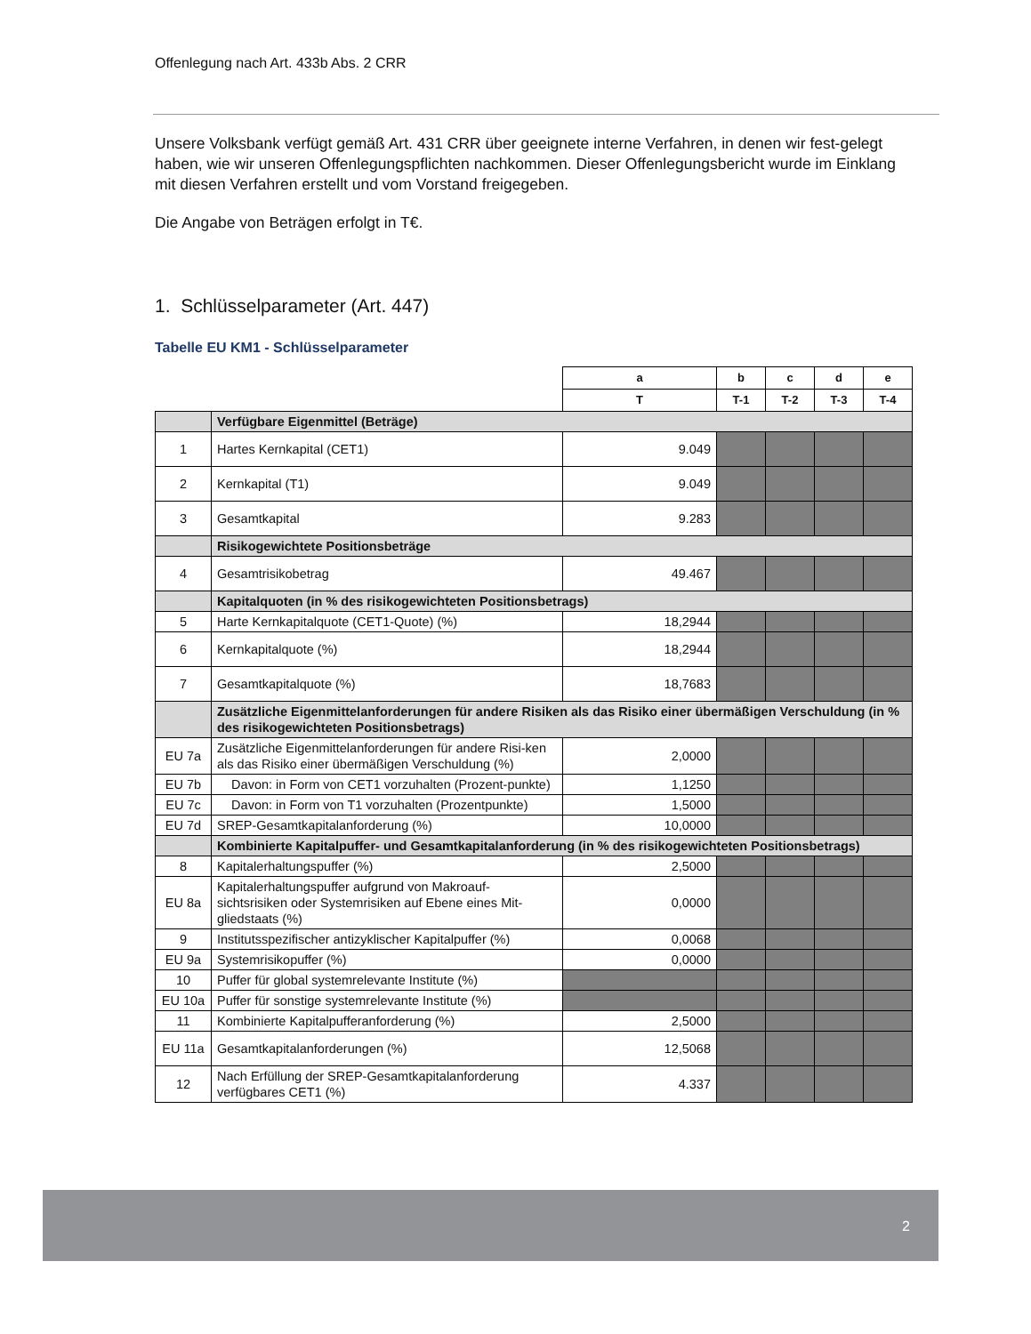Offenlegung nach Art. 433b Abs. 2 CRR
Unsere Volksbank verfügt gemäß Art. 431 CRR über geeignete interne Verfahren, in denen wir fest-gelegt haben, wie wir unseren Offenlegungspflichten nachkommen. Dieser Offenlegungsbericht wurde im Einklang mit diesen Verfahren erstellt und vom Vorstand freigegeben.
Die Angabe von Beträgen erfolgt in T€.
1. Schlüsselparameter (Art. 447)
Tabelle EU KM1 - Schlüsselparameter
| | | a | b | c | d | e |
| | | T | T-1 | T-2 | T-3 | T-4 |
| | Verfügbare Eigenmittel (Beträge) | | | | | |
| 1 | Hartes Kernkapital (CET1) | 9.049 | | | | |
| 2 | Kernkapital (T1) | 9.049 | | | | |
| 3 | Gesamtkapital | 9.283 | | | | |
| | Risikogewichtete Positionsbeträge | | | | | |
| 4 | Gesamtrisikobetrag | 49.467 | | | | |
| | Kapitalquoten (in % des risikogewichteten Positionsbetrags) | | | | | |
| 5 | Harte Kernkapitalquote (CET1-Quote) (%) | 18,2944 | | | | |
| 6 | Kernkapitalquote (%) | 18,2944 | | | | |
| 7 | Gesamtkapitalquote (%) | 18,7683 | | | | |
| | Zusätzliche Eigenmittelanforderungen für andere Risiken als das Risiko einer übermäßigen Verschuldung (in % des risikogewichteten Positionsbetrags) | | | | | |
| EU 7a | Zusätzliche Eigenmittelanforderungen für andere Risi-ken als das Risiko einer übermäßigen Verschuldung (%) | 2,0000 | | | | |
| EU 7b | Davon: in Form von CET1 vorzuhalten (Prozent-punkte) | 1,1250 | | | | |
| EU 7c | Davon: in Form von T1 vorzuhalten (Prozentpunkte) | 1,5000 | | | | |
| EU 7d | SREP-Gesamtkapitalanforderung (%) | 10,0000 | | | | |
| | Kombinierte Kapitalpuffer- und Gesamtkapitalanforderung (in % des risikogewichteten Positionsbetrags) | | | | | |
| 8 | Kapitalerhaltungspuffer (%) | 2,5000 | | | | |
| EU 8a | Kapitalerhaltungspuffer aufgrund von Makroauf-sichtsrisiken oder Systemrisiken auf Ebene eines Mit-gliedstaats (%) | 0,0000 | | | | |
| 9 | Institutsspezifischer antizyklischer Kapitalpuffer (%) | 0,0068 | | | | |
| EU 9a | Systemrisikopuffer (%) | 0,0000 | | | | |
| 10 | Puffer für global systemrelevante Institute (%) | | | | | |
| EU 10a | Puffer für sonstige systemrelevante Institute (%) | | | | | |
| 11 | Kombinierte Kapitalpufferanforderung (%) | 2,5000 | | | | |
| EU 11a | Gesamtkapitalanforderungen (%) | 12,5068 | | | | |
| 12 | Nach Erfüllung der SREP-Gesamtkapitalanforderung verfügbares CET1 (%) | 4.337 | | | | |
2